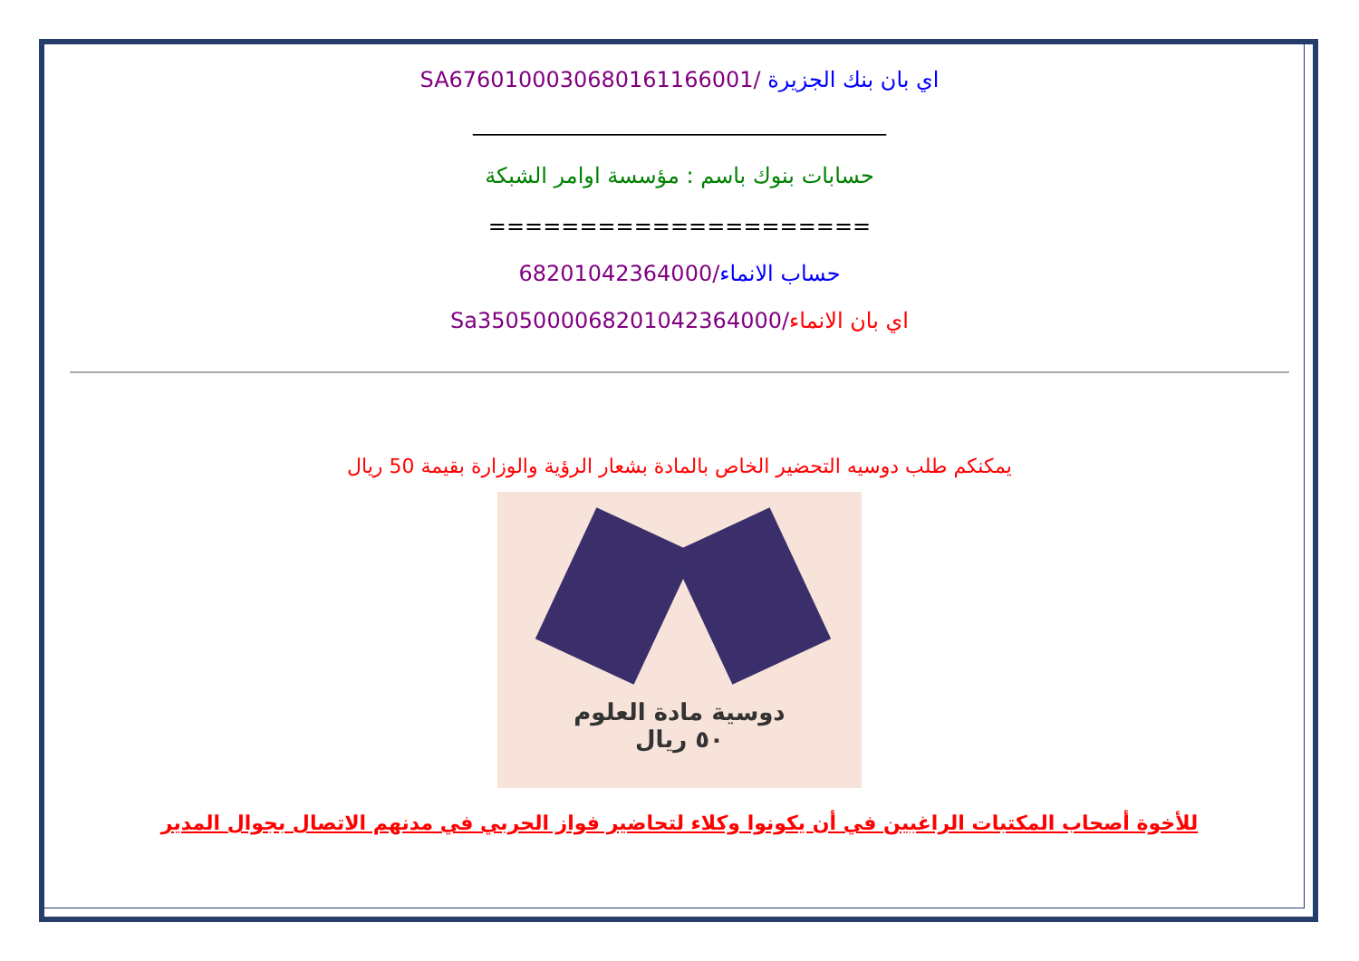اي بان بنك الجزيرة /SA6760100030680161166001
______________________________________
حسابات بنوك باسم : مؤسسة اوامر الشبكة
=====================
حساب الانماء/68201042364000
اي بان الانماء/Sa3505000068201042364000
يمكنكم طلب دوسيه التحضير الخاص بالمادة بشعار الرؤية والوزارة بقيمة 50 ريال
دوسية مادة العلوم
٥٠ ريال
للأخوة أصحاب المكتبات الراغبين في أن يكونوا وكلاء لتحاضير فواز الحربي في مدنهم الاتصال بجوال المدير